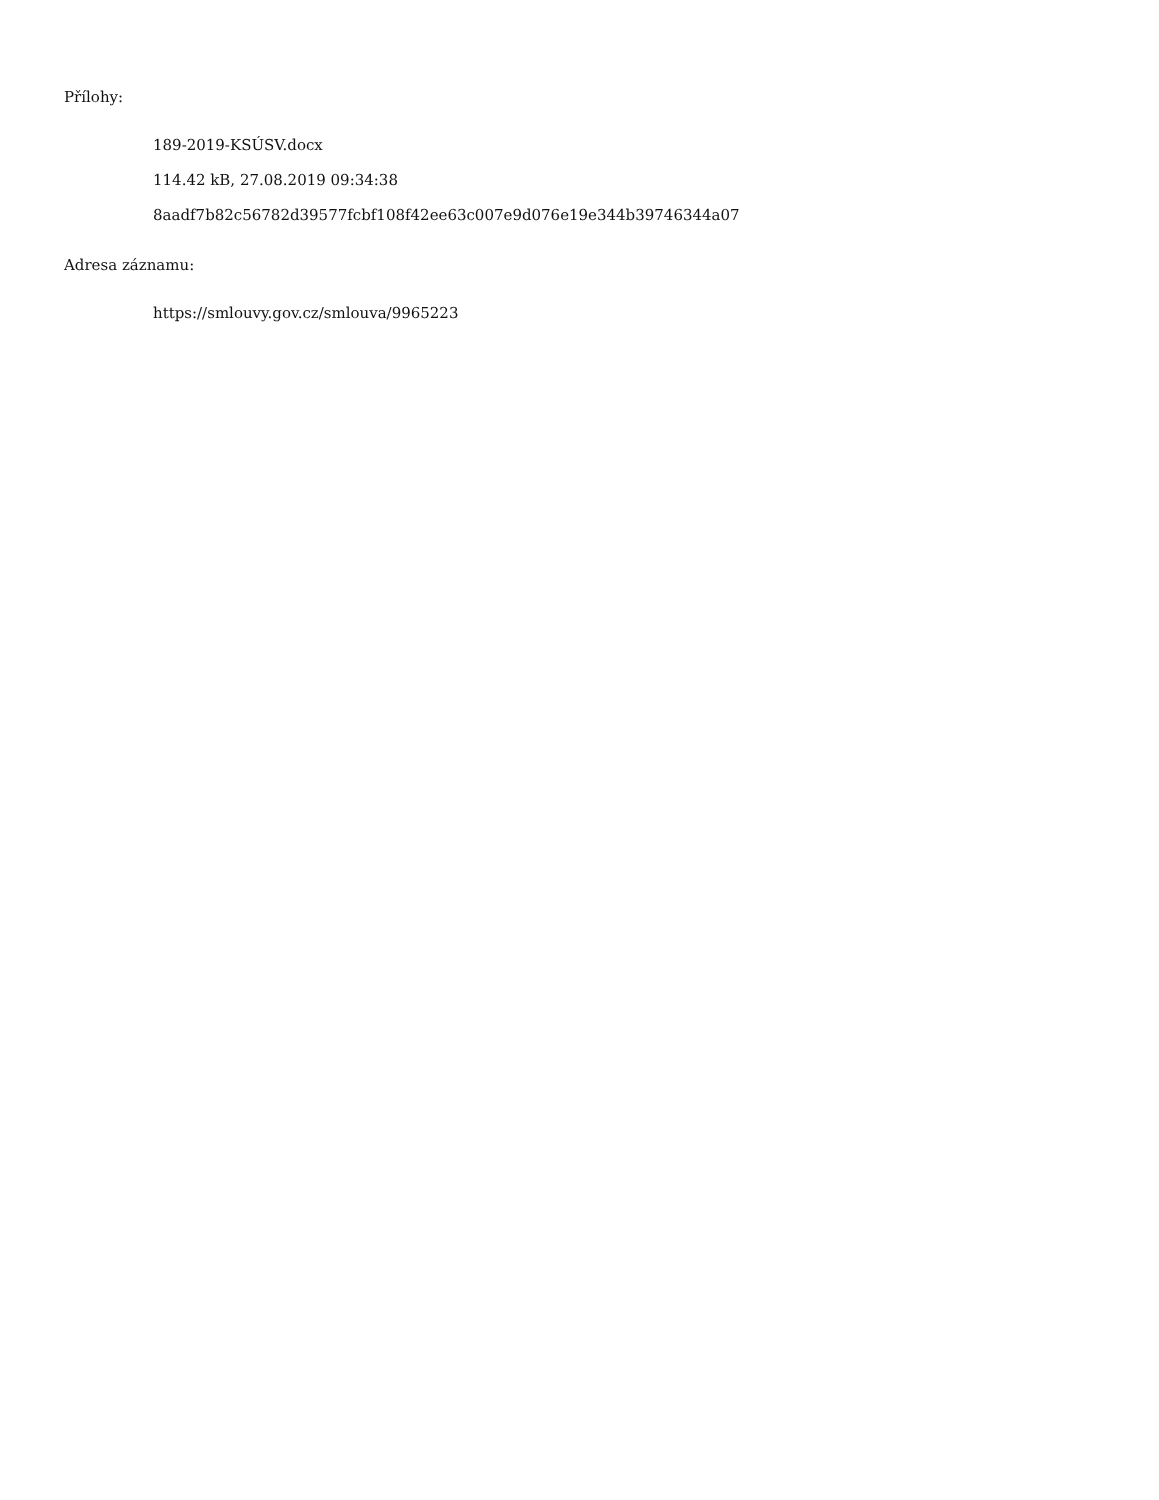Přílohy:
189-2019-KSÚSV.docx
114.42 kB, 27.08.2019 09:34:38
8aadf7b82c56782d39577fcbf108f42ee63c007e9d076e19e344b39746344a07
Adresa záznamu:
https://smlouvy.gov.cz/smlouva/9965223